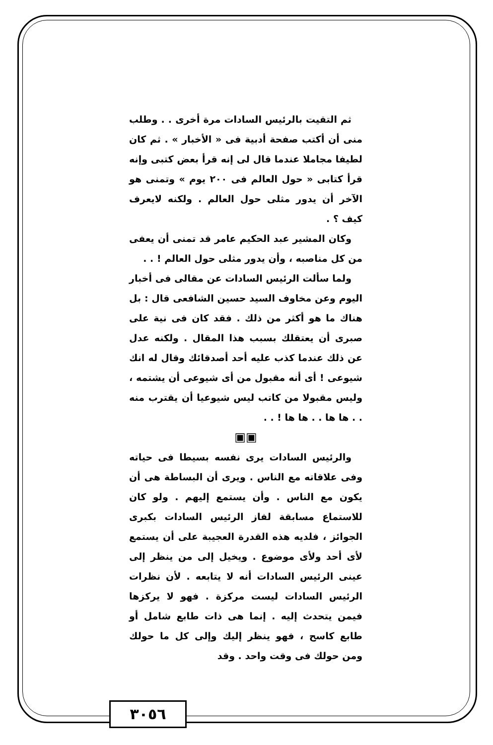ثم التقيت بالرئيس السادات مرة أخرى . . وطلب منى أن أكتب صفحة أدبية فى « الأخبار » . ثم كان لطيفا مجاملا عندما قال لى إنه قرأ بعض كتبى وإنه قرأ كتابى « حول العالم فى ٢٠٠ يوم » وتمنى هو الآخر أن يدور مثلى حول العالم . ولكنه لايعرف كيف ؟ .
وكان المشير عبد الحكيم عامر قد تمنى أن يعفى من كل مناصبه ، وأن يدور مثلى حول العالم ! . .
ولما سألت الرئيس السادات عن مقالى فى أخبار اليوم وعن مخاوف السيد حسين الشافعى قال : بل هناك ما هو أكثر من ذلك . فقد كان فى نية على صبرى أن يعتقلك بسبب هذا المقال . ولكنه عدل عن ذلك عندما كذب عليه أحد أصدقائك وقال له انك شيوعى ! أى أنه مقبول من أى شيوعى أن يشتمه ، وليس مقبولا من كاتب ليس شيوعيا أن يقترب منه . . ها ها . . ها ها ! . .
▣▣
والرئيس السادات يرى نفسه بسيطا فى حياته وفى علاقاته مع الناس . ويرى أن البساطة هى أن يكون مع الناس . وأن يستمع إليهم . ولو كان للاستماع مسابقة لفاز الرئيس السادات بكبرى الجوائز ، فلديه هذه القدرة العجيبة على أن يستمع لأى أحد ولأى موضوع . ويخيل إلى من ينظر إلى عينى الرئيس السادات أنه لا يتابعه . لأن نظرات الرئيس السادات ليست مركزة . فهو لا يركزها فيمن يتحدث إليه . إنما هى ذات طابع شامل أو طابع كاسح ، فهو ينظر إليك وإلى كل ما حولك ومن حولك فى وقت واحد . وقد
٣٠٥٦